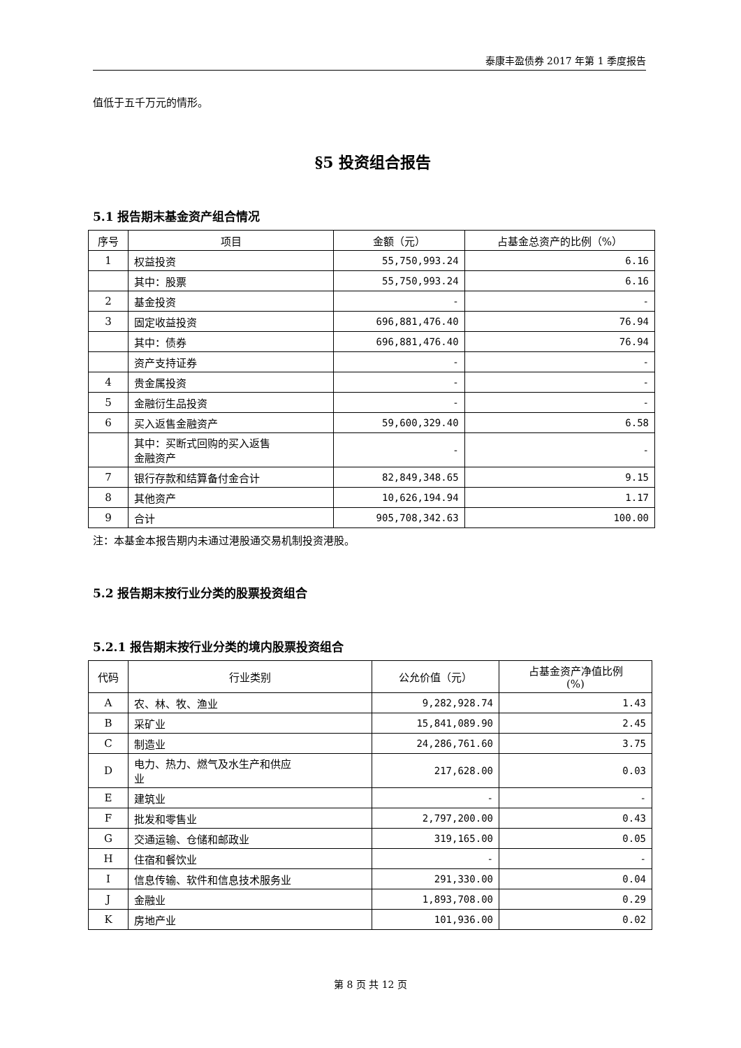泰康丰盈债券 2017 年第 1 季度报告
值低于五千万元的情形。
§5 投资组合报告
5.1 报告期末基金资产组合情况
| 序号 | 项目 | 金额（元） | 占基金总资产的比例（%） |
| --- | --- | --- | --- |
| 1 | 权益投资 | 55,750,993.24 | 6.16 |
| | 其中：股票 | 55,750,993.24 | 6.16 |
| 2 | 基金投资 | - | - |
| 3 | 固定收益投资 | 696,881,476.40 | 76.94 |
| | 其中：债券 | 696,881,476.40 | 76.94 |
| | 资产支持证券 | - | - |
| 4 | 贵金属投资 | - | - |
| 5 | 金融衍生品投资 | - | - |
| 6 | 买入返售金融资产 | 59,600,329.40 | 6.58 |
| | 其中：买断式回购的买入返售 金融资产 | - | - |
| 7 | 银行存款和结算备付金合计 | 82,849,348.65 | 9.15 |
| 8 | 其他资产 | 10,626,194.94 | 1.17 |
| 9 | 合计 | 905,708,342.63 | 100.00 |
注：本基金本报告期内未通过港股通交易机制投资港股。
5.2 报告期末按行业分类的股票投资组合
5.2.1 报告期末按行业分类的境内股票投资组合
| 代码 | 行业类别 | 公允价值（元） | 占基金资产净值比例 (%) |
| --- | --- | --- | --- |
| A | 农、林、牧、渔业 | 9,282,928.74 | 1.43 |
| B | 采矿业 | 15,841,089.90 | 2.45 |
| C | 制造业 | 24,286,761.60 | 3.75 |
| D | 电力、热力、燃气及水生产和供应 业 | 217,628.00 | 0.03 |
| E | 建筑业 | - | - |
| F | 批发和零售业 | 2,797,200.00 | 0.43 |
| G | 交通运输、仓储和邮政业 | 319,165.00 | 0.05 |
| H | 住宿和餐饮业 | - | - |
| I | 信息传输、软件和信息技术服务业 | 291,330.00 | 0.04 |
| J | 金融业 | 1,893,708.00 | 0.29 |
| K | 房地产业 | 101,936.00 | 0.02 |
第 8 页 共 12 页